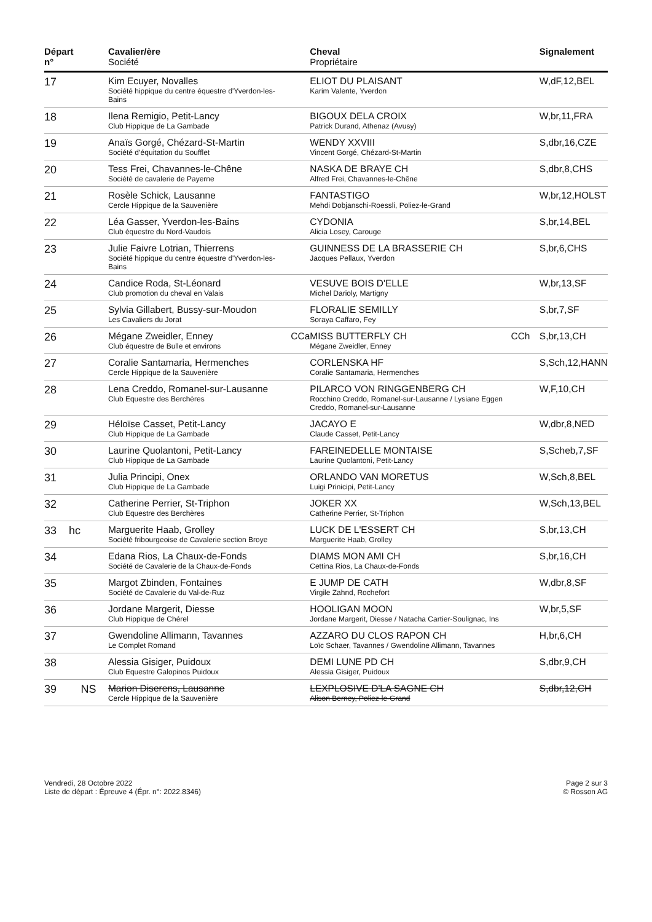| Départ n° | | Cavalier/ère Société | | Cheval Propriétaire | | Signalement |
| --- | --- | --- | --- | --- | --- | --- |
| 17 | | Kim Ecuyer, Novalles Société hippique du centre équestre d'Yverdon-les-Bains | | ELIOT DU PLAISANT Karim Valente, Yverdon | | W,dF,12,BEL |
| 18 | | Ilena Remigio, Petit-Lancy Club Hippique de La Gambade | | BIGOUX DELA CROIX Patrick Durand, Athenaz (Avusy) | | W,br,11,FRA |
| 19 | | Anaïs Gorgé, Chézard-St-Martin Société d’équitation du Soufflet | | WENDY XXVIII Vincent Gorgé, Chézard-St-Martin | | S,dbr,16,CZE |
| 20 | | Tess Frei, Chavannes-le-Chêne Société de cavalerie de Payerne | | NASKA DE BRAYE CH Alfred Frei, Chavannes-le-Chêne | | S,dbr,8,CHS |
| 21 | | Rosèle Schick, Lausanne Cercle Hippique de la Sauvenière | | FANTASTIGO Mehdi Dobjanschi-Roessli, Poliez-le-Grand | | W,br,12,HOLST |
| 22 | | Léa Gasser, Yverdon-les-Bains Club équestre du Nord-Vaudois | | CYDONIA Alicia Losey, Carouge | | S,br,14,BEL |
| 23 | | Julie Faivre Lotrian, Thierrens Société hippique du centre équestre d'Yverdon-les-Bains | | GUINNESS DE LA BRASSERIE CH Jacques Pellaux, Yverdon | | S,br,6,CHS |
| 24 | | Candice Roda, St-Léonard Club promotion du cheval en Valais | | VESUVE BOIS D'ELLE Michel Darioly, Martigny | | W,br,13,SF |
| 25 | | Sylvia Gillabert, Bussy-sur-Moudon Les Cavaliers du Jorat | | FLORALIE SEMILLY Soraya Caffaro, Fey | | S,br,7,SF |
| 26 | | Mégane Zweidler, Enney Club équestre de Bulle et environs | CCa | MISS BUTTERFLY CH Mégane Zweidler, Enney | CCh | S,br,13,CH |
| 27 | | Coralie Santamaria, Hermenches Cercle Hippique de la Sauvenière | | CORLENSKA HF Coralie Santamaria, Hermenches | | S,Sch,12,HANN |
| 28 | | Lena Creddo, Romanel-sur-Lausanne Club Equestre des Berchères | | PILARCO VON RINGGENBERG CH Rocchino Creddo, Romanel-sur-Lausanne / Lysiane Eggen Creddo, Romanel-sur-Lausanne | | W,F,10,CH |
| 29 | | Héloïse Casset, Petit-Lancy Club Hippique de La Gambade | | JACAYO E Claude Casset, Petit-Lancy | | W,dbr,8,NED |
| 30 | | Laurine Quolantoni, Petit-Lancy Club Hippique de La Gambade | | FAREINEDELLE MONTAISE Laurine Quolantoni, Petit-Lancy | | S,Scheb,7,SF |
| 31 | | Julia Principi, Onex Club Hippique de La Gambade | | ORLANDO VAN MORETUS Luigi Prinicipi, Petit-Lancy | | W,Sch,8,BEL |
| 32 | | Catherine Perrier, St-Triphon Club Equestre des Berchères | | JOKER XX Catherine Perrier, St-Triphon | | W,Sch,13,BEL |
| 33 | hc | Marguerite Haab, Grolley Société fribourgeoise de Cavalerie section Broye | | LUCK DE L'ESSERT CH Marguerite Haab, Grolley | | S,br,13,CH |
| 34 | | Edana Rios, La Chaux-de-Fonds Société de Cavalerie de la Chaux-de-Fonds | | DIAMS MON AMI CH Cettina Rios, La Chaux-de-Fonds | | S,br,16,CH |
| 35 | | Margot Zbinden, Fontaines Société de Cavalerie du Val-de-Ruz | | E JUMP DE CATH Virgile Zahnd, Rochefort | | W,dbr,8,SF |
| 36 | | Jordane Margerit, Diesse Club Hippique de Chérel | | HOOLIGAN MOON Jordane Margerit, Diesse / Natacha Cartier-Soulignac, Ins | | W,br,5,SF |
| 37 | | Gwendoline Allimann, Tavannes Le Complet Romand | | AZZARO DU CLOS RAPON CH Loïc Schaer, Tavannes / Gwendoline Allimann, Tavannes | | H,br,6,CH |
| 38 | | Alessia Gisiger, Puidoux Club Equestre Galopinos Puidoux | | DEMI LUNE PD CH Alessia Gisiger, Puidoux | | S,dbr,9,CH |
| 39 | NS | Marion Diserens, Lausanne Cercle Hippique de la Sauvenière | | LEXPLOSIVE D'LA SAGNE CH Alison Berney, Poliez-le-Grand | | S,dbr,12,CH |
Vendredi, 28 Octobre 2022
Liste de départ : Épreuve 4 (Épr. n°: 2022.8346)
Page 2 sur 3
© Rosson AG